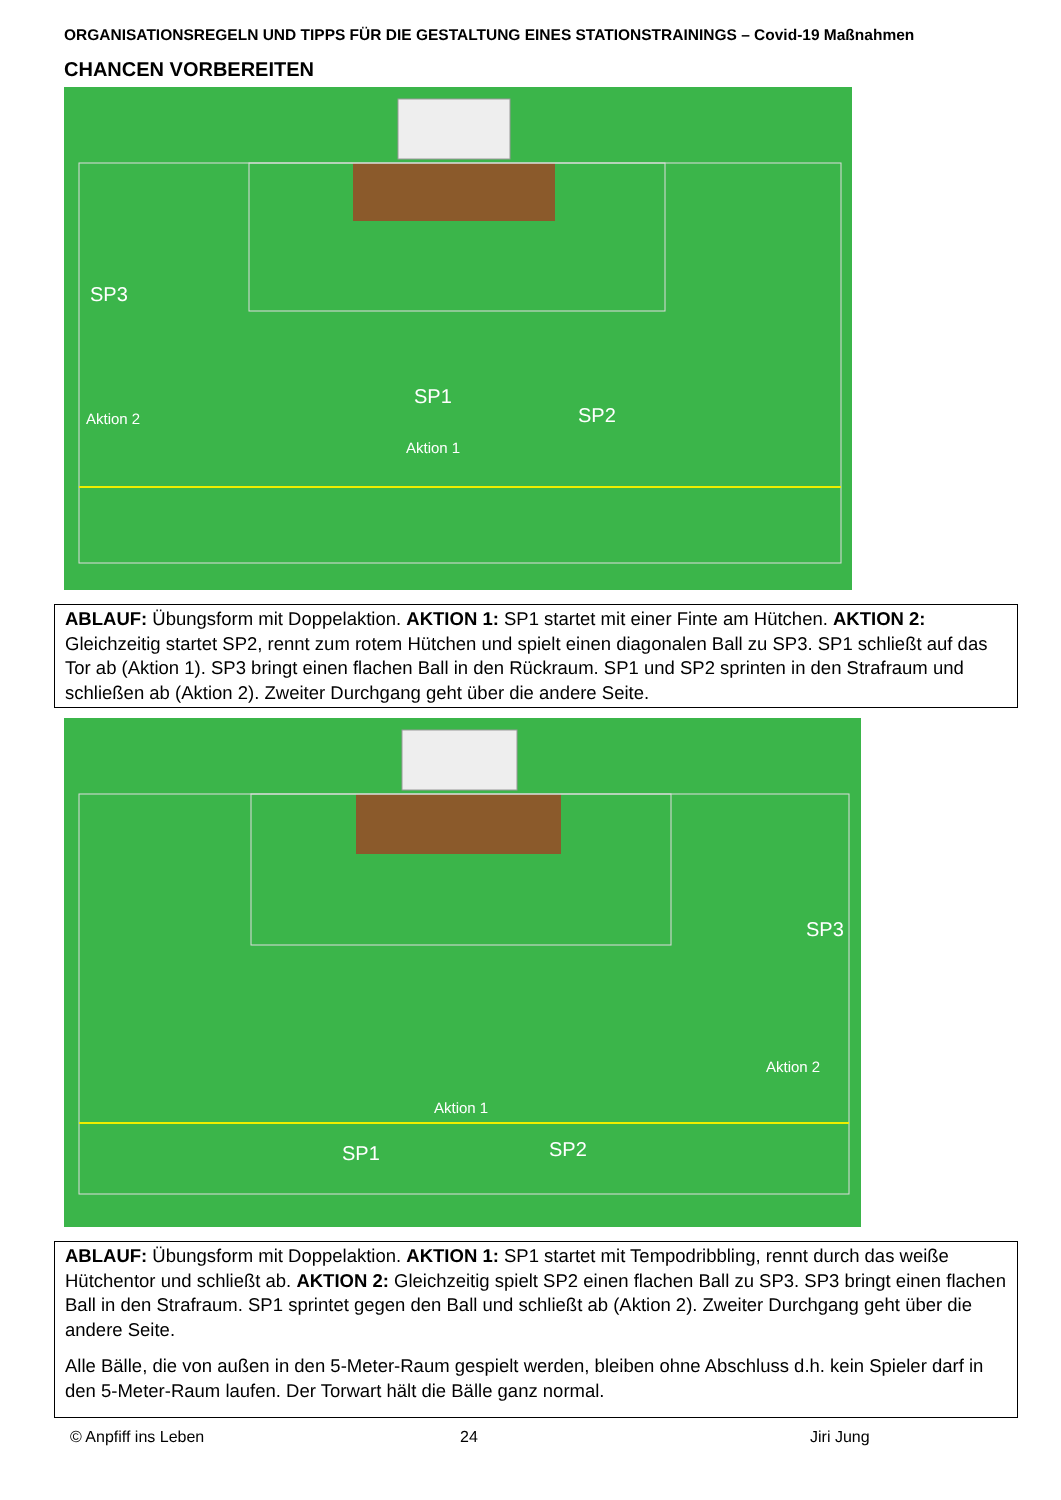ORGANISATIONSREGELN UND TIPPS FÜR DIE GESTALTUNG EINES STATIONSTRAININGS – Covid-19 Maßnahmen
CHANCEN VORBEREITEN
SP3
SP1
SP2
Aktion 2
Aktion 1
ABLAUF: Übungsform mit Doppelaktion. AKTION 1: SP1 startet mit einer Finte am Hütchen. AKTION 2: Gleichzeitig startet SP2, rennt zum rotem Hütchen und spielt einen diagonalen Ball zu SP3. SP1 schließt auf das Tor ab (Aktion 1). SP3 bringt einen flachen Ball in den Rückraum. SP1 und SP2 sprinten in den Strafraum und schließen ab (Aktion 2). Zweiter Durchgang geht über die andere Seite.
SP3
Aktion 2
Aktion 1
SP1
SP2
ABLAUF: Übungsform mit Doppelaktion. AKTION 1: SP1 startet mit Tempodribbling, rennt durch das weiße Hütchentor und schließt ab. AKTION 2: Gleichzeitig spielt SP2 einen flachen Ball zu SP3. SP3 bringt einen flachen Ball in den Strafraum. SP1 sprintet gegen den Ball und schließt ab (Aktion 2). Zweiter Durchgang geht über die andere Seite.
Alle Bälle, die von außen in den 5-Meter-Raum gespielt werden, bleiben ohne Abschluss d.h. kein Spieler darf in den 5-Meter-Raum laufen. Der Torwart hält die Bälle ganz normal.
© Anpfiff ins Leben 24 Jiri Jung